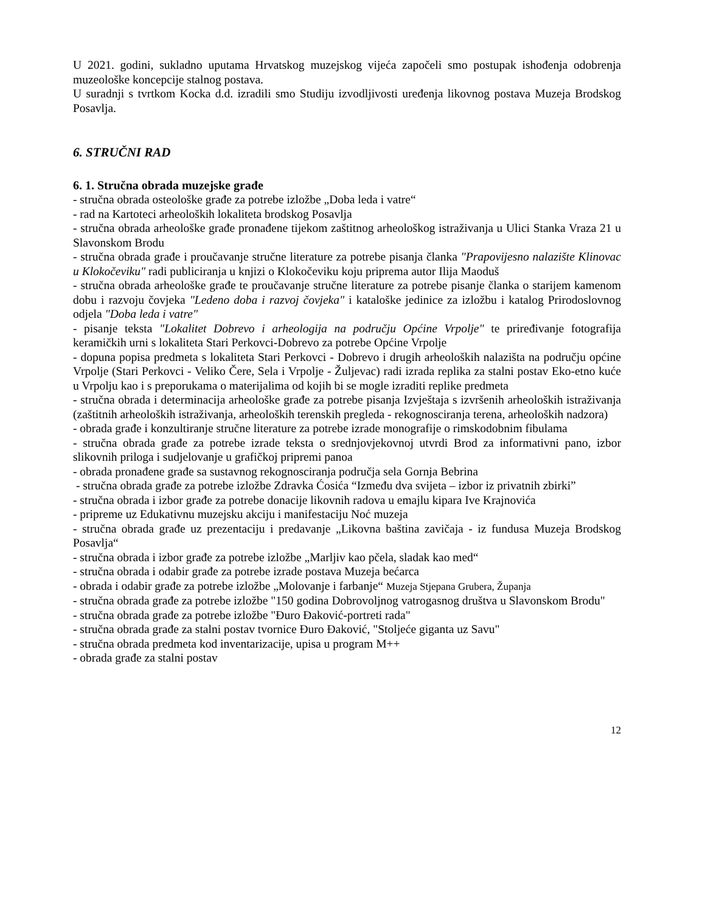U 2021. godini, sukladno uputama Hrvatskog muzejskog vijeća započeli smo postupak ishođenja odobrenja muzeološke koncepcije stalnog postava.
U suradnji s tvrtkom Kocka d.d. izradili smo Studiju izvodljivosti uređenja likovnog postava Muzeja Brodskog Posavlja.
6. STRUČNI RAD
6. 1. Stručna obrada muzejske građe
- stručna obrada osteološke građe za potrebe izložbe „Doba leda i vatre“
- rad na Kartoteci arheoloških lokaliteta brodskog Posavlja
- stručna obrada arheološke građe pronađene tijekom zaštitnog arheološkog istraživanja u Ulici Stanka Vraza 21 u Slavonskom Brodu
- stručna obrada građe i proučavanje stručne literature za potrebe pisanja članka "Prapovijesno nalazište Klinovac u Klokočeviku" radi publiciranja u knjizi o Klokočeviku koju priprema autor Ilija Maoduš
- stručna obrada arheološke građe te proučavanje stručne literature za potrebe pisanje članka o starijem kamenom dobu i razvoju čovjeka "Ledeno doba i razvoj čovjeka" i kataloške jedinice za izložbu i katalog Prirodoslovnog odjela "Doba leda i vatre"
- pisanje teksta "Lokalitet Dobrevo i arheologija na području Općine Vrpolje" te priređivanje fotografija keramičkih urni s lokaliteta Stari Perkovci-Dobrevo za potrebe Općine Vrpolje
- dopuna popisa predmeta s lokaliteta Stari Perkovci - Dobrevo i drugih arheoloških nalazišta na području općine Vrpolje (Stari Perkovci - Veliko Čere, Sela i Vrpolje - Žuljevac) radi izrada replika za stalni postav Eko-etno kuće u Vrpolju kao i s preporukama o materijalima od kojih bi se mogle izraditi replike predmeta
- stručna obrada i determinacija arheološke građe za potrebe pisanja Izvještaja s izvršenih arheoloških istraživanja (zaštitnih arheoloških istraživanja, arheoloških terenskih pregleda - rekognosciranja terena, arheoloških nadzora)
- obrada građe i konzultiranje stručne literature za potrebe izrade monografije o rimskodobnim fibulama
- stručna obrada građe za potrebe izrade teksta o srednjovjekovnoj utvrdi Brod za informativni pano, izbor slikovnih priloga i sudjelovanje u grafičkoj pripremi panoa
- obrada pronađene građe sa sustavnog rekognosciranja područja sela Gornja Bebrina
- stručna obrada građe za potrebe izložbe Zdravka Ćosića “Između dva svijeta – izbor iz privatnih zbirki”
- stručna obrada i izbor građe za potrebe donacije likovnih radova u emajlu kipara Ive Krajnovića
- pripreme uz Edukativnu muzejsku akciju i manifestaciju Noć muzeja
- stručna obrada građe uz prezentaciju i predavanje „Likovna baština zavičaja - iz fundusa Muzeja Brodskog Posavlja“
- stručna obrada i izbor građe za potrebe izložbe „Marljiv kao pčela, sladak kao med“
- stručna obrada i odabir građe za potrebe izrade postava Muzeja bećarca
- obrada i odabir građe za potrebe izložbe „Molovanje i farbanje“ Muzeja Stjepana Grubera, Županja
- stručna obrada građe za potrebe izložbe "150 godina Dobrovoljnog vatrogasnog društva u Slavonskom Brodu"
- stručna obrada građe za potrebe izložbe "Đuro Đaković-portreti rada"
- stručna obrada građe za stalni postav tvornice Đuro Đaković, "Stoljeće giganta uz Savu"
- stručna obrada predmeta kod inventarizacije, upisa u program M++
- obrada građe za stalni postav
12